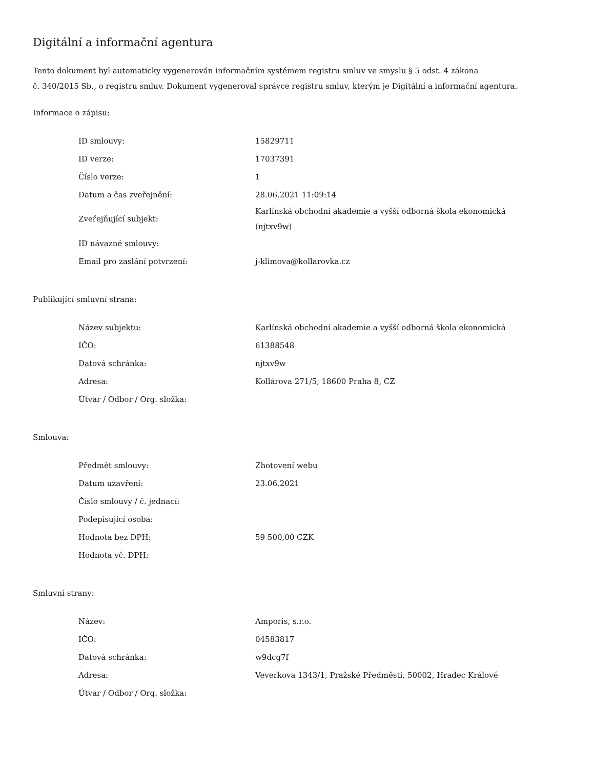Digitální a informační agentura
Tento dokument byl automaticky vygenerován informačním systémem registru smluv ve smyslu § 5 odst. 4 zákona
č. 340/2015 Sb., o registru smluv. Dokument vygeneroval správce registru smluv, kterým je Digitální a informační agentura.
Informace o zápisu:
| ID smlouvy: | 15829711 |
| ID verze: | 17037391 |
| Číslo verze: | 1 |
| Datum a čas zveřejnění: | 28.06.2021 11:09:14 |
| Zveřejňující subjekt: | Karlínská obchodní akademie a vyšší odborná škola ekonomická (njtxv9w) |
| ID návazné smlouvy: | |
| Email pro zaslání potvrzení: | j-klimova@kollarovka.cz |
Publikující smluvní strana:
| Název subjektu: | Karlínská obchodní akademie a vyšší odborná škola ekonomická |
| IČO: | 61388548 |
| Datová schránka: | njtxv9w |
| Adresa: | Kollárova 271/5, 18600 Praha 8, CZ |
| Útvar / Odbor / Org. složka: | |
Smlouva:
| Předmět smlouvy: | Zhotovení webu |
| Datum uzavření: | 23.06.2021 |
| Číslo smlouvy / č. jednací: | |
| Podepisující osoba: | |
| Hodnota bez DPH: | 59 500,00 CZK |
| Hodnota vč. DPH: | |
Smluvní strany:
| Název: | Amporis, s.r.o. |
| IČO: | 04583817 |
| Datová schránka: | w9dcg7f |
| Adresa: | Veverkova 1343/1, Pražské Předměstí, 50002, Hradec Králové |
| Útvar / Odbor / Org. složka: | |